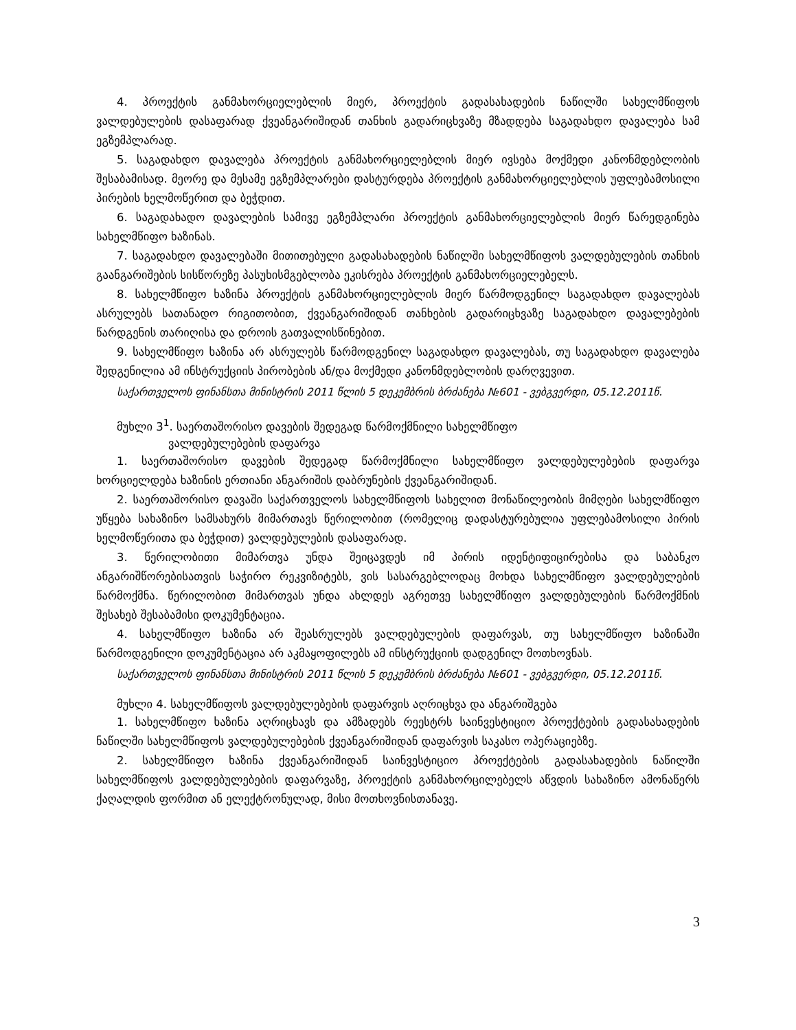4. პროექტის განმახორციელებლის მიერ, პროექტის გადასახადების ნაწილში სახელმწიფოს ვალდებულების დასაფარად ქვეანგარიშიდან თანხის გადარიცხვაზე მზადდება საგადახდო დავალება სამ ეგზემპლარად.
5. საგადახდო დავალება პროექტის განმახორციელებლის მიერ ივსება მოქმედი კანონმდებლობის შესაბამისად. მეორე და მესამე ეგზემპლარები დასტურდება პროექტის განმახორციელებლის უფლებამოსილი პირების ხელმოწერით და ბეჭდით.
6. საგადახადო დავალების სამივე ეგზემპლარი პროექტის განმახორციელებლის მიერ წარედგინება სახელმწიფო ხაზინას.
7. საგადახდო დავალებაში მითითებული გადასახადების ნაწილში სახელმწიფოს ვალდებულების თანხის გაანგარიშების სისწორეზე პასუხისმგებლობა ეკისრება პროექტის განმახორციელებელს.
8. სახელმწიფო ხაზინა პროექტის განმახორციელებლის მიერ წარმოდგენილ საგადახდო დავალებას ასრულებს სათანადო რიგითობით, ქვეანგარიშიდან თანხების გადარიცხვაზე საგადახდო დავალებების წარდგენის თარიღისა და დროის გათვალისწინებით.
9. სახელმწიფო ხაზინა არ ასრულებს წარმოდგენილ საგადახდო დავალებას, თუ საგადახდო დავალება შედგენილია ამ ინსტრუქციის პირობების ან/და მოქმედი კანონმდებლობის დარღვევით.
საქართველოს ფინანსთა მინისტრის 2011 წლის 5 დეკემბრის ბრძანება №601 - ვებგვერდი, 05.12.2011წ.
მუხლი 3<sup>1</sup>. საერთაშორისო დავების შედეგად წარმოქმნილი სახელმწიფო
ვალდებულებების დაფარვა
1. საერთაშორისო დავების შედეგად წარმოქმნილი სახელმწიფო ვალდებულებების დაფარვა ხორციელდება ხაზინის ერთიანი ანგარიშის დაბრუნების ქვეანგარიშიდან.
2. საერთაშორისო დავაში საქართველოს სახელმწიფოს სახელით მონაწილეობის მიმღები სახელმწიფო უწყება სახაზინო სამსახურს მიმართავს წერილობით (რომელიც დადასტურებულია უფლებამოსილი პირის ხელმოწერითა და ბეჭდით) ვალდებულების დასაფარად.
3. წერილობითი მიმართვა უნდა შეიცავდეს იმ პირის იდენტიფიცირებისა და საბანკო ანგარიშწორებისათვის საჭირო რეკვიზიტებს, ვის სასარგებლოდაც მოხდა სახელმწიფო ვალდებულების წარმოქმნა. წერილობით მიმართვას უნდა ახლდეს აგრეთვე სახელმწიფო ვალდებულების წარმოქმნის შესახებ შესაბამისი დოკუმენტაცია.
4. სახელმწიფო ხაზინა არ შეასრულებს ვალდებულების დაფარვას, თუ სახელმწიფო ხაზინაში წარმოდგენილი დოკუმენტაცია არ აკმაყოფილებს ამ ინსტრუქციის დადგენილ მოთხოვნას.
საქართველოს ფინანსთა მინისტრის 2011 წლის 5 დეკემბრის ბრძანება №601 - ვებგვერდი, 05.12.2011წ.
მუხლი 4. სახელმწიფოს ვალდებულებების დაფარვის აღრიცხვა და ანგარიშგება
1. სახელმწიფო ხაზინა აღრიცხავს და ამზადებს რეესტრს საინვესტიციო პროექტების გადასახადების ნაწილში სახელმწიფოს ვალდებულებების ქვეანგარიშიდან დაფარვის საკასო ოპერაციებზე.
2. სახელმწიფო ხაზინა ქვეანგარიშიდან საინვესტიციო პროექტების გადასახადების ნაწილში სახელმწიფოს ვალდებულებების დაფარვაზე, პროექტის განმახორცილებელს აწვდის სახაზინო ამონაწერს ქაღალდის ფორმით ან ელექტრონულად, მისი მოთხოვნისთანავე.
3